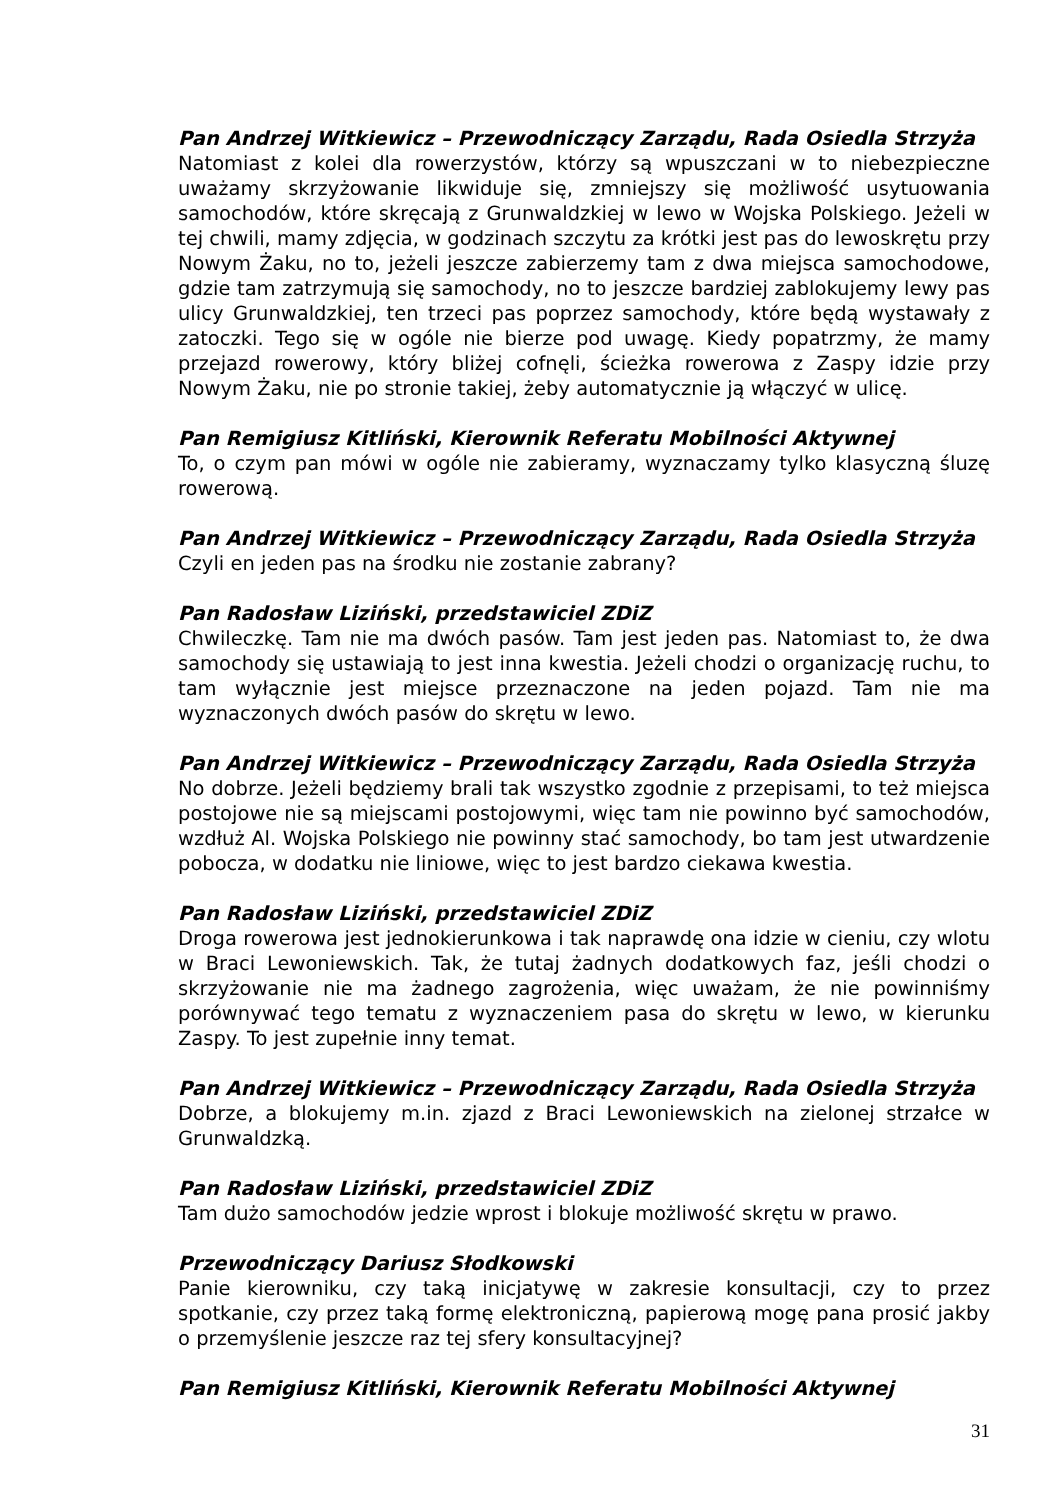Pan Andrzej Witkiewicz – Przewodniczący Zarządu, Rada Osiedla Strzyża
Natomiast z kolei dla rowerzystów, którzy są wpuszczani w to niebezpieczne uważamy skrzyżowanie likwiduje się, zmniejszy się możliwość usytuowania samochodów, które skręcają z Grunwaldzkiej w lewo w Wojska Polskiego. Jeżeli w tej chwili, mamy zdjęcia, w godzinach szczytu za krótki jest pas do lewoskrętu przy Nowym Żaku, no to, jeżeli jeszcze zabierzemy tam z dwa miejsca samochodowe, gdzie tam zatrzymują się samochody, no to jeszcze bardziej zablokujemy lewy pas ulicy Grunwaldzkiej, ten trzeci pas poprzez samochody, które będą wystawały z zatoczki. Tego się w ogóle nie bierze pod uwagę. Kiedy popatrzmy, że mamy przejazd rowerowy, który bliżej cofnęli, ścieżka rowerowa z Zaspy idzie przy Nowym Żaku, nie po stronie takiej, żeby automatycznie ją włączyć w ulicę.
Pan Remigiusz Kitliński, Kierownik Referatu Mobilności Aktywnej
To, o czym pan mówi w ogóle nie zabieramy, wyznaczamy tylko klasyczną śluzę rowerową.
Pan Andrzej Witkiewicz – Przewodniczący Zarządu, Rada Osiedla Strzyża
Czyli en jeden pas na środku nie zostanie zabrany?
Pan Radosław Liziński, przedstawiciel ZDiZ
Chwileczkę. Tam nie ma dwóch pasów. Tam jest jeden pas. Natomiast to, że dwa samochody się ustawiają to jest inna kwestia. Jeżeli chodzi o organizację ruchu, to tam wyłącznie jest miejsce przeznaczone na jeden pojazd. Tam nie ma wyznaczonych dwóch pasów do skrętu w lewo.
Pan Andrzej Witkiewicz – Przewodniczący Zarządu, Rada Osiedla Strzyża
No dobrze. Jeżeli będziemy brali tak wszystko zgodnie z przepisami, to też miejsca postojowe nie są miejscami postojowymi, więc tam nie powinno być samochodów, wzdłuż Al. Wojska Polskiego nie powinny stać samochody, bo tam jest utwardzenie pobocza, w dodatku nie liniowe, więc to jest bardzo ciekawa kwestia.
Pan Radosław Liziński, przedstawiciel ZDiZ
Droga rowerowa jest jednokierunkowa i tak naprawdę ona idzie w cieniu, czy wlotu w Braci Lewoniewskich. Tak, że tutaj żadnych dodatkowych faz, jeśli chodzi o skrzyżowanie nie ma żadnego zagrożenia, więc uważam, że nie powinniśmy porównywać tego tematu z wyznaczeniem pasa do skrętu w lewo, w kierunku Zaspy. To jest zupełnie inny temat.
Pan Andrzej Witkiewicz – Przewodniczący Zarządu, Rada Osiedla Strzyża
Dobrze, a blokujemy m.in. zjazd z Braci Lewoniewskich na zielonej strzałce w Grunwaldzką.
Pan Radosław Liziński, przedstawiciel ZDiZ
Tam dużo samochodów jedzie wprost i blokuje możliwość skrętu w prawo.
Przewodniczący Dariusz Słodkowski
Panie kierowniku, czy taką inicjatywę w zakresie konsultacji, czy to przez spotkanie, czy przez taką formę elektroniczną, papierową mogę pana prosić jakby o przemyślenie jeszcze raz tej sfery konsultacyjnej?
Pan Remigiusz Kitliński, Kierownik Referatu Mobilności Aktywnej
31